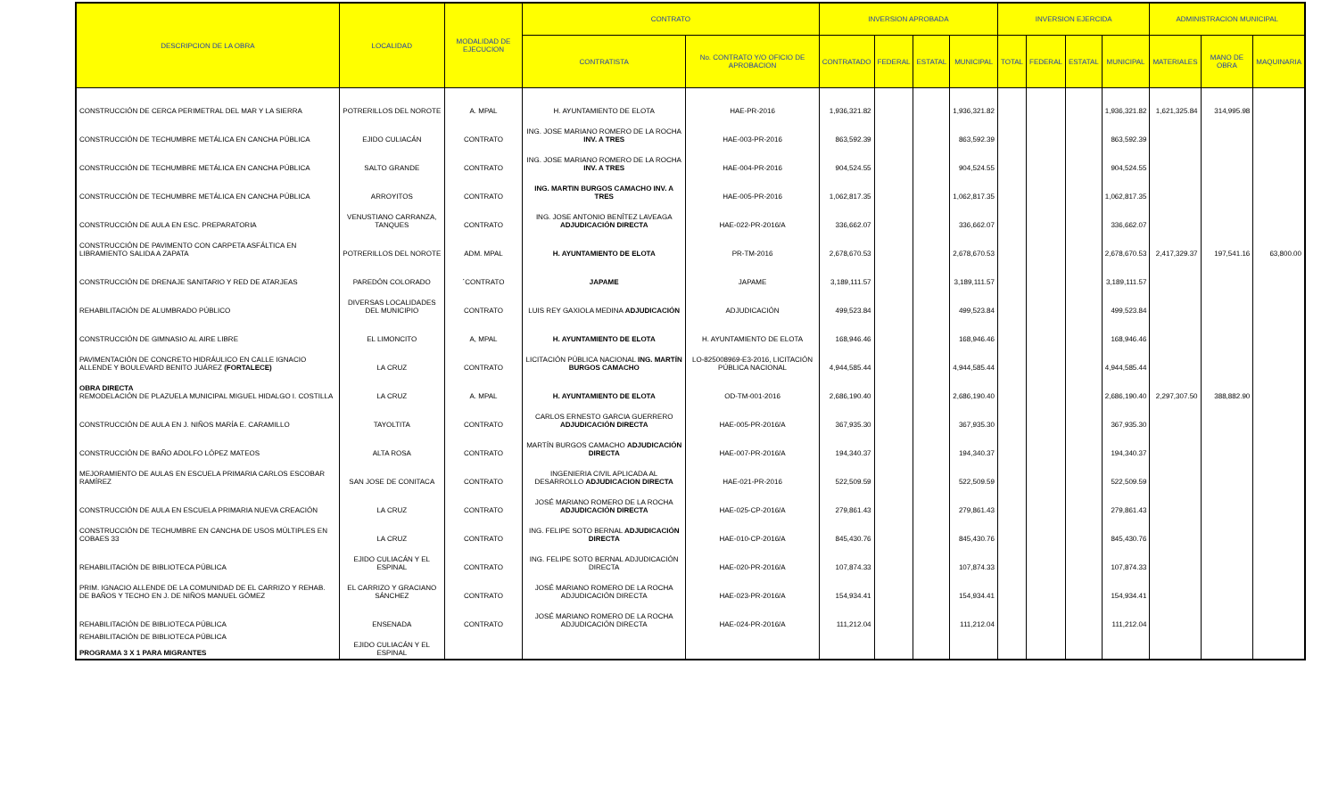| DESCRIPCION DE LA OBRA | LOCALIDAD | MODALIDAD DE EJECUCION | CONTRATO | | INVERSION APROBADA | | | | INVERSION EJERCIDA | | | | ADMINISTRACION MUNICIPAL | | |
| --- | --- | --- | --- | --- | --- | --- | --- | --- | --- | --- | --- | --- | --- | --- | --- |
| | | | CONTRATISTA | No. CONTRATO Y/O OFICIO DE APROBACION | CONTRATADO | FEDERAL | ESTATAL | MUNICIPAL | TOTAL | FEDERAL | ESTATAL | MUNICIPAL | MATERIALES | MANO DE OBRA | MAQUINARIA |
| CONSTRUCCIÓN DE CERCA PERIMETRAL DEL MAR Y LA SIERRA | POTRERILLOS DEL NOROTE | A. MPAL | H. AYUNTAMIENTO DE ELOTA | HAE-PR-2016 | 1,936,321.82 | | | 1,936,321.82 | | | | 1,936,321.82 | 1,621,325.84 | 314,995.98 | |
| CONSTRUCCIÓN DE TECHUMBRE METÁLICA EN CANCHA PÚBLICA | EJIDO CULIACÁN | CONTRATO | ING. JOSE MARIANO ROMERO DE LA ROCHA INV. A TRES | HAE-003-PR-2016 | 863,592.39 | | | 863,592.39 | | | | 863,592.39 | | | |
| CONSTRUCCIÓN DE TECHUMBRE METÁLICA EN CANCHA PÚBLICA | SALTO GRANDE | CONTRATO | ING. JOSE MARIANO ROMERO DE LA ROCHA INV. A TRES | HAE-004-PR-2016 | 904,524.55 | | | 904,524.55 | | | | 904,524.55 | | | |
| CONSTRUCCIÓN DE TECHUMBRE METÁLICA EN CANCHA PÚBLICA | ARROYITOS | CONTRATO | ING. MARTIN BURGOS CAMACHO INV. A TRES | HAE-005-PR-2016 | 1,062,817.35 | | | 1,062,817.35 | | | | 1,062,817.35 | | | |
| CONSTRUCCIÓN DE AULA EN ESC. PREPARATORIA | VENUSTIANO CARRANZA, TANQUES | CONTRATO | ING. JOSE ANTONIO BENÍTEZ LAVEAGA ADJUDICACIÓN DIRECTA | HAE-022-PR-2016/A | 336,662.07 | | | 336,662.07 | | | | 336,662.07 | | | |
| CONSTRUCCIÓN DE PAVIMENTO CON CARPETA ASFÁLTICA EN LIBRAMIENTO SALIDA A ZAPATA | POTRERILLOS DEL NOROTE | ADM. MPAL | H. AYUNTAMIENTO DE ELOTA | PR-TM-2016 | 2,678,670.53 | | | 2,678,670.53 | | | | 2,678,670.53 | 2,417,329.37 | 197,541.16 | 63,800.00 |
| CONSTRUCCIÓN DE DRENAJE SANITARIO Y RED DE ATARJEAS | PAREDÓN COLORADO | ´CONTRATO | JAPAME | JAPAME | 3,189,111.57 | | | 3,189,111.57 | | | | 3,189,111.57 | | | |
| REHABILITACIÓN DE ALUMBRADO PÚBLICO | DIVERSAS LOCALIDADES DEL MUNICIPIO | CONTRATO | LUIS REY GAXIOLA MEDINA ADJUDICACIÓN | ADJUDICACIÓN | 499,523.84 | | | 499,523.84 | | | | 499,523.84 | | | |
| CONSTRUCCIÓN DE GIMNASIO AL AIRE LIBRE | EL LIMONCITO | A, MPAL | H. AYUNTAMIENTO DE ELOTA | H. AYUNTAMIENTO DE ELOTA | 168,946.46 | | | 168,946.46 | | | | 168,946.46 | | | |
| PAVIMENTACIÓN DE CONCRETO HIDRÁULICO EN CALLE IGNACIO ALLENDE Y BOULEVARD BENITO JUÁREZ (FORTALECE) | LA CRUZ | CONTRATO | LICITACIÓN PÚBLICA NACIONAL ING. MARTÍN BURGOS CAMACHO | LO-825008969-E3-2016, LICITACIÓN PÚBLICA NACIONAL | 4,944,585.44 | | | 4,944,585.44 | | | | 4,944,585.44 | | | |
| OBRA DIRECTA REMODELACIÓN DE PLAZUELA MUNICIPAL MIGUEL HIDALGO I. COSTILLA | LA CRUZ | A. MPAL | H. AYUNTAMIENTO DE ELOTA | OD-TM-001-2016 | 2,686,190.40 | | | 2,686,190.40 | | | | 2,686,190.40 | 2,297,307.50 | 388,882.90 | |
| CONSTRUCCIÓN DE AULA EN J. NIÑOS MARÍA E. CARAMILLO | TAYOLTITA | CONTRATO | CARLOS ERNESTO GARCIA GUERRERO ADJUDICACIÓN DIRECTA | HAE-005-PR-2016/A | 367,935.30 | | | 367,935.30 | | | | 367,935.30 | | | |
| CONSTRUCCIÓN DE BAÑO ADOLFO LÓPEZ MATEOS | ALTA ROSA | CONTRATO | MARTÍN BURGOS CAMACHO ADJUDICACIÓN DIRECTA | HAE-007-PR-2016/A | 194,340.37 | | | 194,340.37 | | | | 194,340.37 | | | |
| MEJORAMIENTO DE AULAS EN ESCUELA PRIMARIA CARLOS ESCOBAR RAMÍREZ | SAN JOSE DE CONITACA | CONTRATO | INGENIERIA CIVIL APLICADA AL DESARROLLO ADJUDICACION DIRECTA | HAE-021-PR-2016 | 522,509.59 | | | 522,509.59 | | | | 522,509.59 | | | |
| CONSTRUCCIÓN DE AULA EN ESCUELA PRIMARIA NUEVA CREACIÓN | LA CRUZ | CONTRATO | JOSÉ MARIANO ROMERO DE LA ROCHA ADJUDICACIÓN DIRECTA | HAE-025-CP-2016/A | 279,861.43 | | | 279,861.43 | | | | 279,861.43 | | | |
| CONSTRUCCIÓN DE TECHUMBRE EN CANCHA DE USOS MÚLTIPLES EN COBAES 33 | LA CRUZ | CONTRATO | ING. FELIPE SOTO BERNAL ADJUDICACIÓN DIRECTA | HAE-010-CP-2016/A | 845,430.76 | | | 845,430.76 | | | | 845,430.76 | | | |
| REHABILITACIÓN DE BIBLIOTECA PÚBLICA | EJIDO CULIACÁN Y EL ESPINAL | CONTRATO | ING. FELIPE SOTO BERNAL ADJUDICACIÓN DIRECTA | HAE-020-PR-2016/A | 107,874.33 | | | 107,874.33 | | | | 107,874.33 | | | |
| PRIM. IGNACIO ALLENDE DE LA COMUNIDAD DE EL CARRIZO Y REHAB. DE BAÑOS Y TECHO EN J. DE NIÑOS MANUEL GÓMEZ | EL CARRIZO Y GRACIANO SÁNCHEZ | CONTRATO | JOSÉ MARIANO ROMERO DE LA ROCHA ADJUDICACIÓN DIRECTA | HAE-023-PR-2016/A | 154,934.41 | | | 154,934.41 | | | | 154,934.41 | | | |
| REHABILITACIÓN DE BIBLIOTECA PÚBLICA | ENSENADA | CONTRATO | JOSÉ MARIANO ROMERO DE LA ROCHA ADJUDICACIÓN DIRECTA | HAE-024-PR-2016/A | 111,212.04 | | | 111,212.04 | | | | 111,212.04 | | | |
| REHABILITACIÓN DE BIBLIOTECA PÚBLICA PROGRAMA 3 X 1 PARA MIGRANTES | EJIDO CULIACÁN Y EL ESPINAL | | | | | | | | | | | | | | |